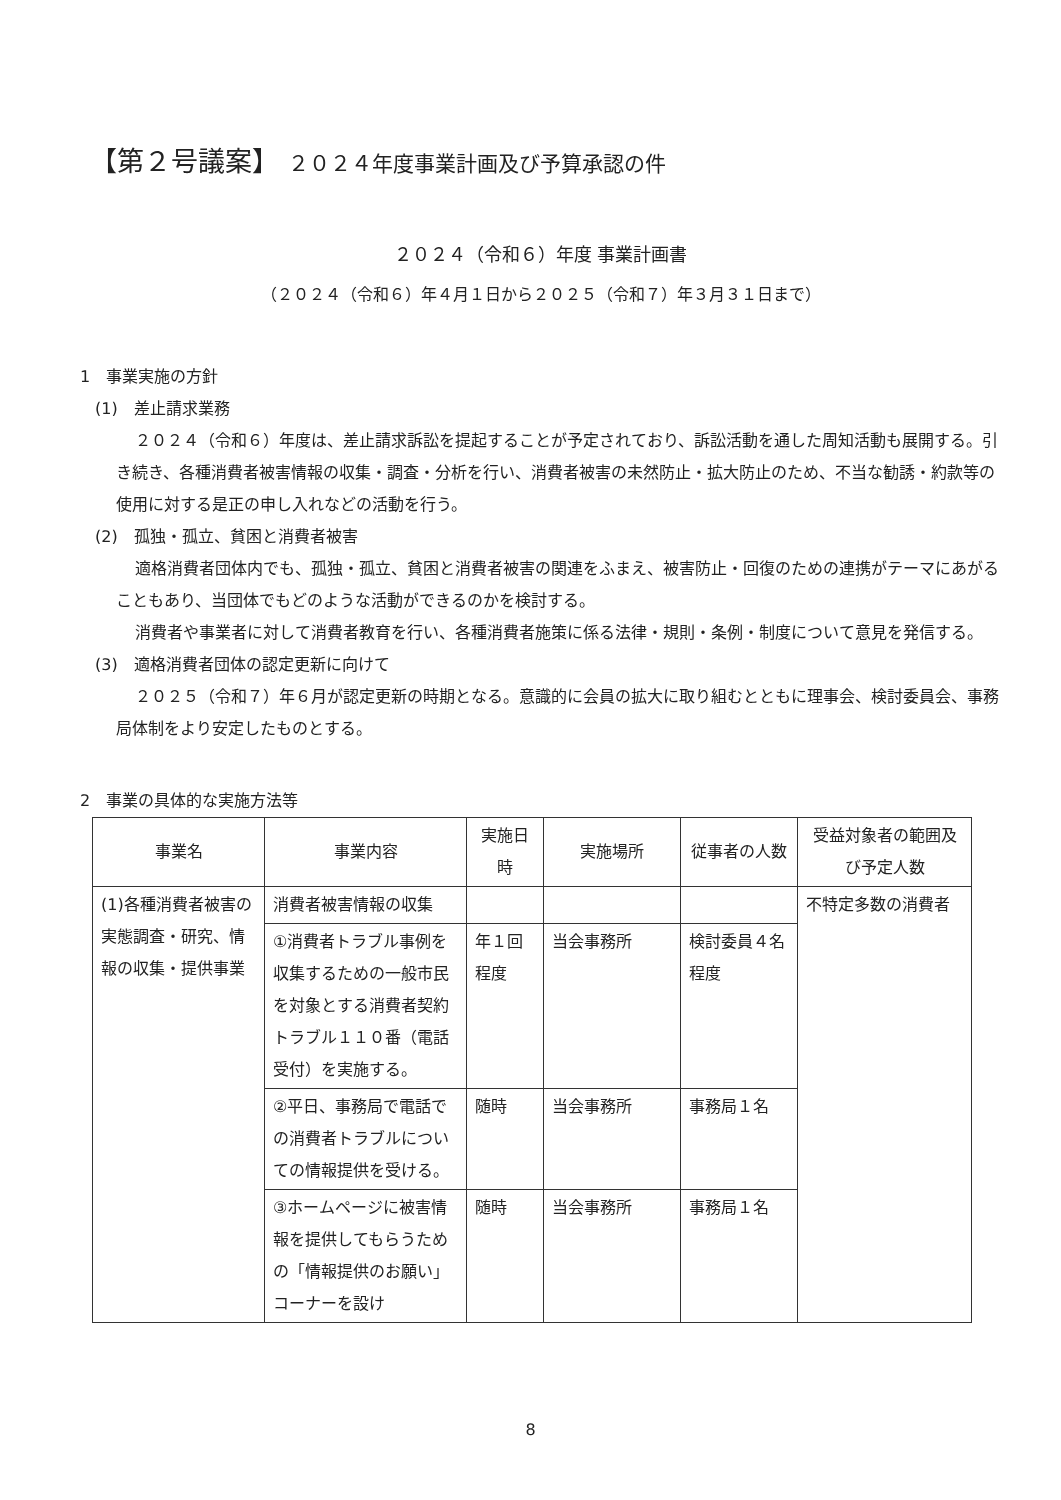【第２号議案】 ２０２４年度事業計画及び予算承認の件
２０２４（令和６）年度 事業計画書
（２０２４（令和６）年４月１日から２０２５（令和７）年３月３１日まで）
1　事業実施の方針
(1)　差止請求業務
２０２４（令和６）年度は、差止請求訴訟を提起することが予定されており、訴訟活動を通した周知活動も展開する。引き続き、各種消費者被害情報の収集・調査・分析を行い、消費者被害の未然防止・拡大防止のため、不当な勧誘・約款等の使用に対する是正の申し入れなどの活動を行う。
(2)　孤独・孤立、貧困と消費者被害
適格消費者団体内でも、孤独・孤立、貧困と消費者被害の関連をふまえ、被害防止・回復のための連携がテーマにあがることもあり、当団体でもどのような活動ができるのかを検討する。
消費者や事業者に対して消費者教育を行い、各種消費者施策に係る法律・規則・条例・制度について意見を発信する。
(3)　適格消費者団体の認定更新に向けて
２０２５（令和７）年６月が認定更新の時期となる。意識的に会員の拡大に取り組むとともに理事会、検討委員会、事務局体制をより安定したものとする。
2　事業の具体的な実施方法等
| 事業名 | 事業内容 | 実施日時 | 実施場所 | 従事者の人数 | 受益対象者の範囲及び予定人数 |
| --- | --- | --- | --- | --- | --- |
| (1)各種消費者被害の実態調査・研究、情報の収集・提供事業 | 消費者被害情報の収集 | | | | 不特定多数の消費者 |
| | ①消費者トラブル事例を収集するための一般市民を対象とする消費者契約トラブル１１０番（電話受付）を実施する。 | 年１回程度 | 当会事務所 | 検討委員４名程度 | |
| | ②平日、事務局で電話での消費者トラブルについての情報提供を受ける。 | 随時 | 当会事務所 | 事務局１名 | |
| | ③ホームページに被害情報を提供してもらうための「情報提供のお願い」コーナーを設け | 随時 | 当会事務所 | 事務局１名 | |
8